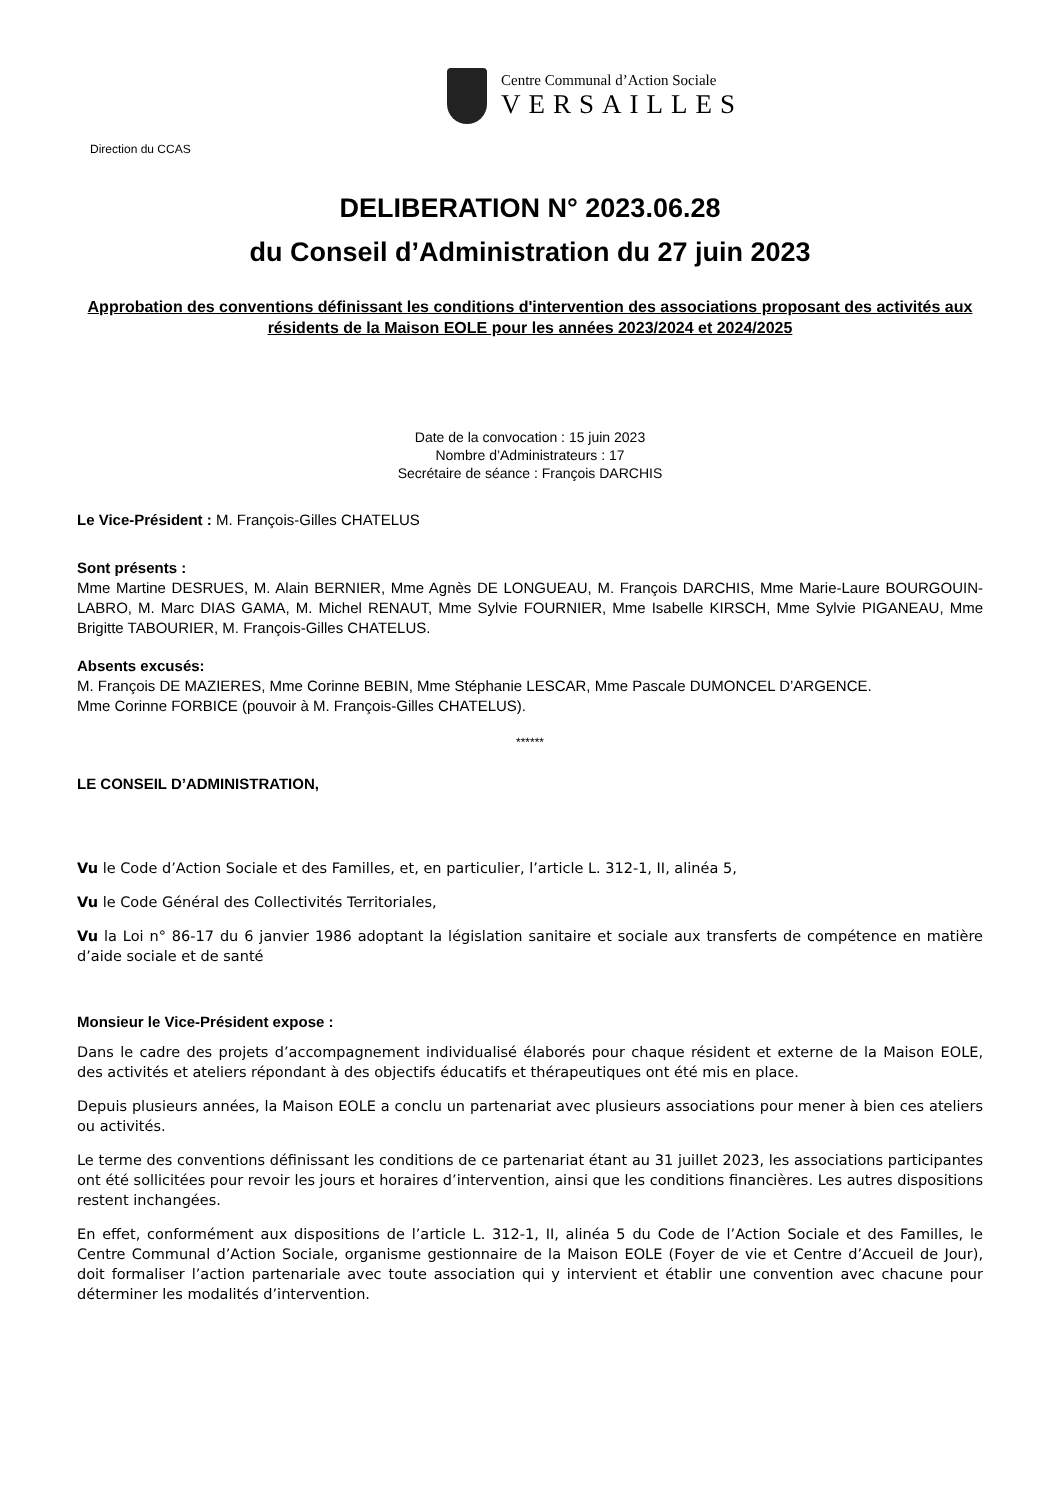Centre Communal d’Action Sociale
VERSAILLES
Direction du CCAS
DELIBERATION N° 2023.06.28
du Conseil d’Administration du 27 juin 2023
Approbation des conventions définissant les conditions d'intervention des associations proposant des activités aux résidents de la Maison EOLE pour les années 2023/2024 et 2024/2025
Date de la convocation : 15 juin 2023
Nombre d’Administrateurs : 17
Secrétaire de séance : François DARCHIS
Le Vice-Président : M. François-Gilles CHATELUS
Sont présents :
Mme Martine DESRUES, M. Alain BERNIER, Mme Agnès DE LONGUEAU, M. François DARCHIS, Mme Marie-Laure BOURGOUIN-LABRO, M. Marc DIAS GAMA, M. Michel RENAUT, Mme Sylvie FOURNIER, Mme Isabelle KIRSCH, Mme Sylvie PIGANEAU, Mme Brigitte TABOURIER, M. François-Gilles CHATELUS.
Absents excusés:
M. François DE MAZIERES, Mme Corinne BEBIN, Mme Stéphanie LESCAR, Mme Pascale DUMONCEL D’ARGENCE.
Mme Corinne FORBICE (pouvoir à M. François-Gilles CHATELUS).
******
LE CONSEIL D’ADMINISTRATION,
Vu le Code d’Action Sociale et des Familles, et, en particulier, l’article L. 312-1, II, alinéa 5,
Vu le Code Général des Collectivités Territoriales,
Vu la Loi n° 86-17 du 6 janvier 1986 adoptant la législation sanitaire et sociale aux transferts de compétence en matière d’aide sociale et de santé
Monsieur le Vice-Président expose :
Dans le cadre des projets d’accompagnement individualisé élaborés pour chaque résident et externe de la Maison EOLE, des activités et ateliers répondant à des objectifs éducatifs et thérapeutiques ont été mis en place.
Depuis plusieurs années, la Maison EOLE a conclu un partenariat avec plusieurs associations pour mener à bien ces ateliers ou activités.
Le terme des conventions définissant les conditions de ce partenariat étant au 31 juillet 2023, les associations participantes ont été sollicitées pour revoir les jours et horaires d’intervention, ainsi que les conditions financières. Les autres dispositions restent inchangées.
En effet, conformément aux dispositions de l’article L. 312-1, II, alinéa 5 du Code de l’Action Sociale et des Familles, le Centre Communal d’Action Sociale, organisme gestionnaire de la Maison EOLE (Foyer de vie et Centre d’Accueil de Jour), doit formaliser l’action partenariale avec toute association qui y intervient et établir une convention avec chacune pour déterminer les modalités d’intervention.